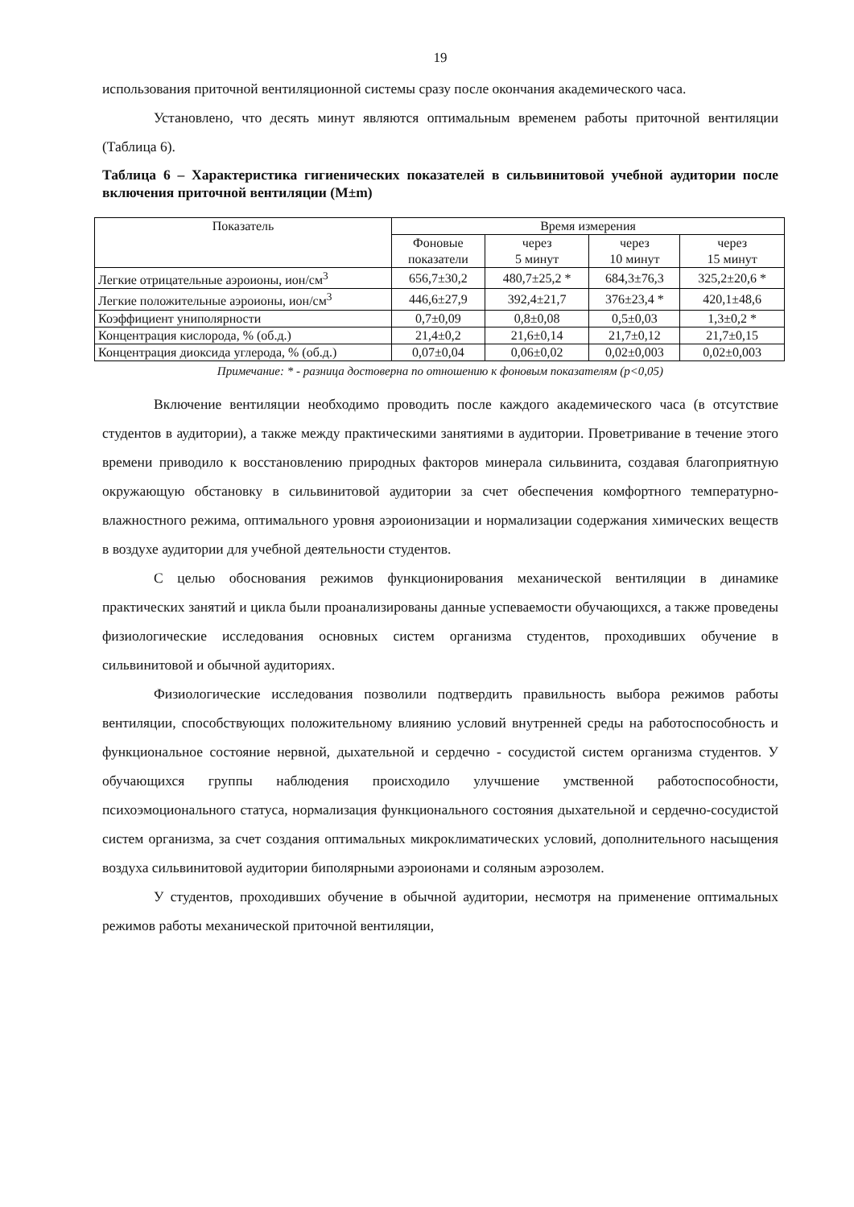19
использования приточной вентиляционной системы сразу после окончания академического часа.
Установлено, что десять минут являются оптимальным временем работы приточной вентиляции (Таблица 6).
Таблица 6 – Характеристика гигиенических показателей в сильвинитовой учебной аудитории после включения приточной вентиляции (M±m)
| Показатель | Время измерения | | | |
| --- | --- | --- | --- | --- |
| | Фоновые показатели | через 5 минут | через 10 минут | через 15 минут |
| Легкие отрицательные аэроионы, ион/см<sup>3</sup> | 656,7±30,2 | 480,7±25,2 * | 684,3±76,3 | 325,2±20,6 * |
| Легкие положительные аэроионы, ион/см<sup>3</sup> | 446,6±27,9 | 392,4±21,7 | 376±23,4 * | 420,1±48,6 |
| Коэффициент униполярности | 0,7±0,09 | 0,8±0,08 | 0,5±0,03 | 1,3±0,2 * |
| Концентрация кислорода, % (об.д.) | 21,4±0,2 | 21,6±0,14 | 21,7±0,12 | 21,7±0,15 |
| Концентрация диоксида углерода, % (об.д.) | 0,07±0,04 | 0,06±0,02 | 0,02±0,003 | 0,02±0,003 |
Примечание: * - разница достоверна по отношению к фоновым показателям (р<0,05)
Включение вентиляции необходимо проводить после каждого академического часа (в отсутствие студентов в аудитории), а также между практическими занятиями в аудитории. Проветривание в течение этого времени приводило к восстановлению природных факторов минерала сильвинита, создавая благоприятную окружающую обстановку в сильвинитовой аудитории за счет обеспечения комфортного температурно-влажностного режима, оптимального уровня аэроионизации и нормализации содержания химических веществ в воздухе аудитории для учебной деятельности студентов.
С целью обоснования режимов функционирования механической вентиляции в динамике практических занятий и цикла были проанализированы данные успеваемости обучающихся, а также проведены физиологические исследования основных систем организма студентов, проходивших обучение в сильвинитовой и обычной аудиториях.
Физиологические исследования позволили подтвердить правильность выбора режимов работы вентиляции, способствующих положительному влиянию условий внутренней среды на работоспособность и функциональное состояние нервной, дыхательной и сердечно - сосудистой систем организма студентов. У обучающихся группы наблюдения происходило улучшение умственной работоспособности, психоэмоционального статуса, нормализация функционального состояния дыхательной и сердечно-сосудистой систем организма, за счет создания оптимальных микроклиматических условий, дополнительного насыщения воздуха сильвинитовой аудитории биполярными аэроионами и соляным аэрозолем.
У студентов, проходивших обучение в обычной аудитории, несмотря на применение оптимальных режимов работы механической приточной вентиляции,